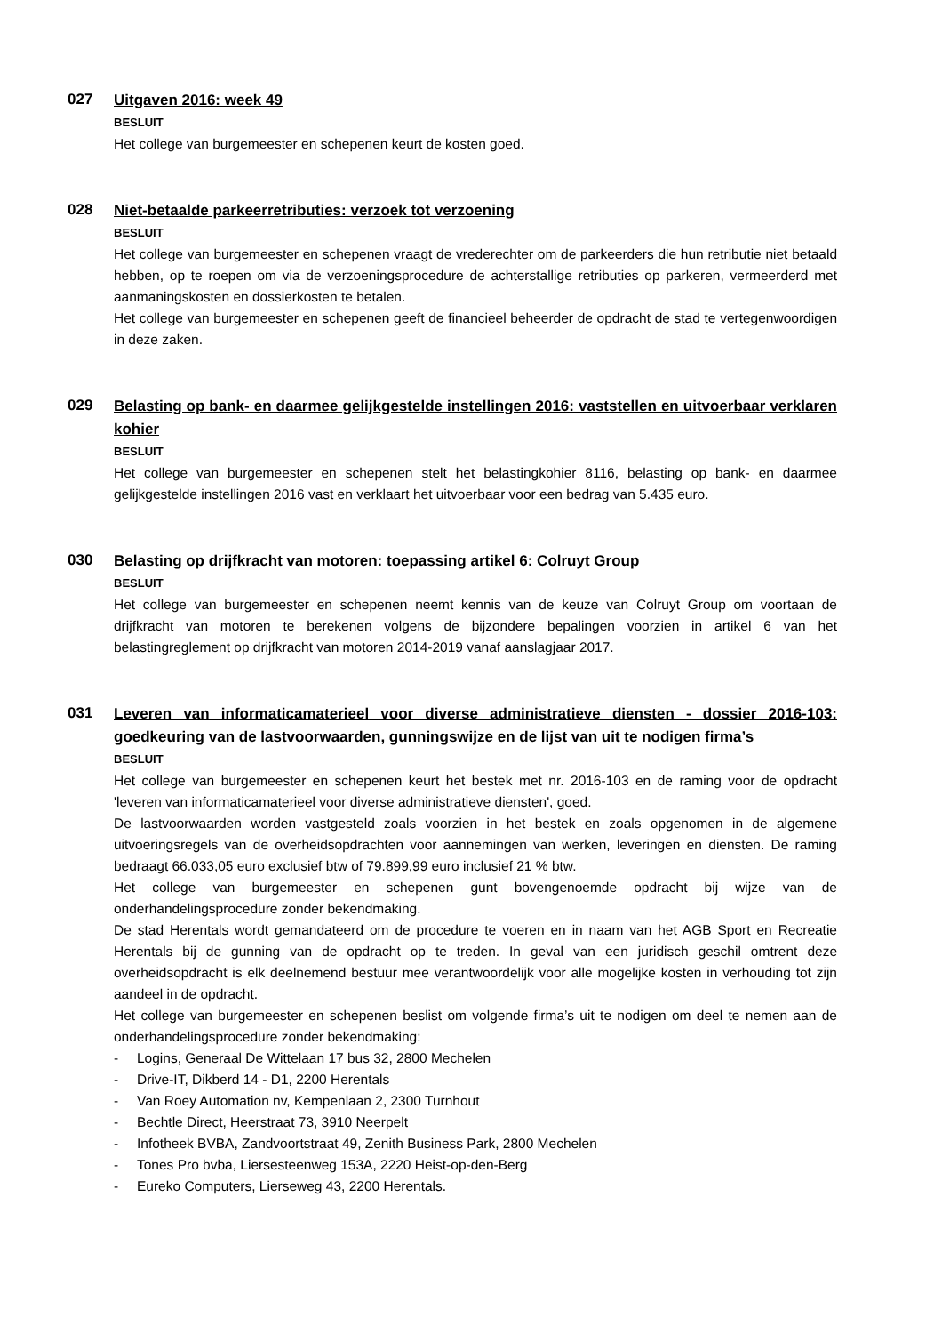027
Uitgaven 2016: week 49
BESLUIT
Het college van burgemeester en schepenen keurt de kosten goed.
028
Niet-betaalde parkeerretributies: verzoek tot verzoening
BESLUIT
Het college van burgemeester en schepenen vraagt de vrederechter om de parkeerders die hun retributie niet betaald hebben, op te roepen om via de verzoeningsprocedure de achterstallige retributies op parkeren, vermeerderd met aanmaningskosten en dossierkosten te betalen.
Het college van burgemeester en schepenen geeft de financieel beheerder de opdracht de stad te vertegenwoordigen in deze zaken.
029
Belasting op bank- en daarmee gelijkgestelde instellingen 2016: vaststellen en uitvoerbaar verklaren kohier
BESLUIT
Het college van burgemeester en schepenen stelt het belastingkohier 8116, belasting op bank- en daarmee gelijkgestelde instellingen 2016 vast en verklaart het uitvoerbaar voor een bedrag van 5.435 euro.
030
Belasting op drijfkracht van motoren: toepassing artikel 6: Colruyt Group
BESLUIT
Het college van burgemeester en schepenen neemt kennis van de keuze van Colruyt Group om voortaan de drijfkracht van motoren te berekenen volgens de bijzondere bepalingen voorzien in artikel 6 van het belastingreglement op drijfkracht van motoren 2014-2019 vanaf aanslagjaar 2017.
031
Leveren van informaticamaterieel voor diverse administratieve diensten - dossier 2016-103: goedkeuring van de lastvoorwaarden, gunningswijze en de lijst van uit te nodigen firma’s
BESLUIT
Het college van burgemeester en schepenen keurt het bestek met nr. 2016-103 en de raming voor de opdracht 'leveren van informaticamaterieel voor diverse administratieve diensten', goed.
De lastvoorwaarden worden vastgesteld zoals voorzien in het bestek en zoals opgenomen in de algemene uitvoeringsregels van de overheidsopdrachten voor aannemingen van werken, leveringen en diensten. De raming bedraagt 66.033,05 euro exclusief btw of 79.899,99 euro inclusief 21 % btw.
Het college van burgemeester en schepenen gunt bovengenoemde opdracht bij wijze van de onderhandelingsprocedure zonder bekendmaking.
De stad Herentals wordt gemandateerd om de procedure te voeren en in naam van het AGB Sport en Recreatie Herentals bij de gunning van de opdracht op te treden. In geval van een juridisch geschil omtrent deze overheidsopdracht is elk deelnemend bestuur mee verantwoordelijk voor alle mogelijke kosten in verhouding tot zijn aandeel in de opdracht.
Het college van burgemeester en schepenen beslist om volgende firma’s uit te nodigen om deel te nemen aan de onderhandelingsprocedure zonder bekendmaking:
- Logins, Generaal De Wittelaan 17 bus 32, 2800 Mechelen
- Drive-IT, Dikberd 14 - D1, 2200 Herentals
- Van Roey Automation nv, Kempenlaan 2, 2300 Turnhout
- Bechtle Direct, Heerstraat 73, 3910 Neerpelt
- Infotheek BVBA, Zandvoortstraat 49, Zenith Business Park, 2800 Mechelen
- Tones Pro bvba, Liersesteenweg 153A, 2220 Heist-op-den-Berg
- Eureko Computers, Lierseweg 43, 2200 Herentals.